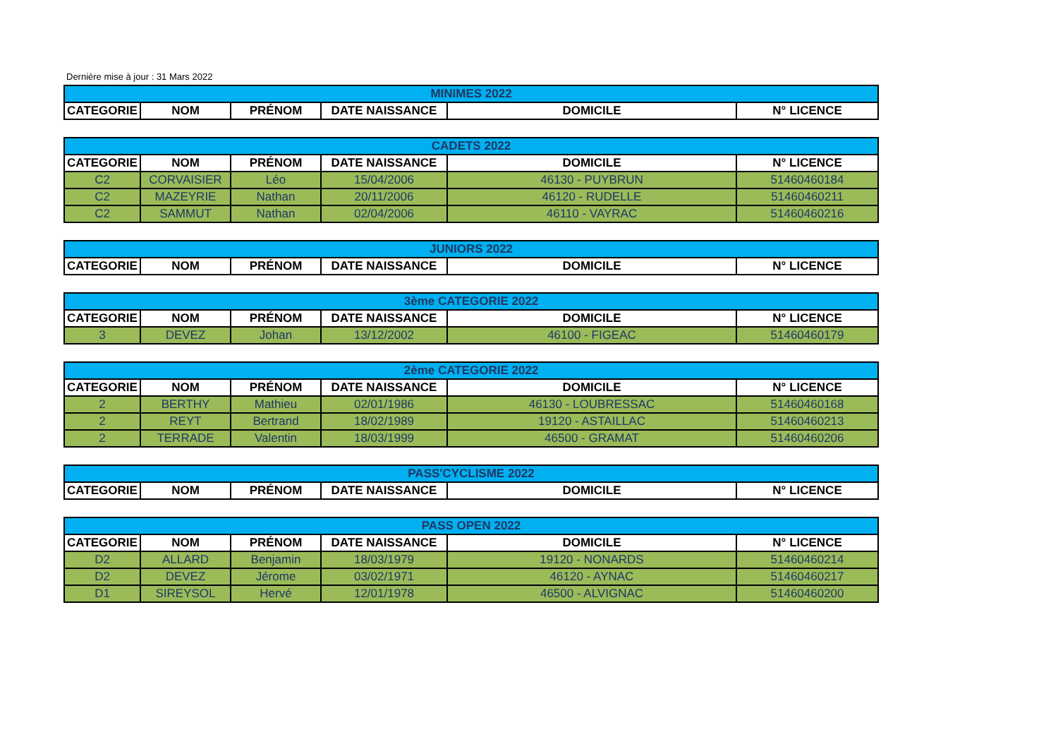Dernière mise à jour : 31 Mars 2022
| MINIMES 2022 | | | | | |
| --- | --- | --- | --- | --- | --- |
| CATEGORIE | NOM | PRÉNOM | DATE NAISSANCE | DOMICILE | N° LICENCE |
| CADETS 2022 | | | | | |
| --- | --- | --- | --- | --- | --- |
| CATEGORIE | NOM | PRÉNOM | DATE NAISSANCE | DOMICILE | N° LICENCE |
| C2 | CORVAISIER | Léo | 15/04/2006 | 46130 - PUYBRUN | 51460460184 |
| C2 | MAZEYRIE | Nathan | 20/11/2006 | 46120 - RUDELLE | 51460460211 |
| C2 | SAMMUT | Nathan | 02/04/2006 | 46110 - VAYRAC | 51460460216 |
| JUNIORS 2022 | | | | | |
| --- | --- | --- | --- | --- | --- |
| CATEGORIE | NOM | PRÉNOM | DATE NAISSANCE | DOMICILE | N° LICENCE |
| 3ème CATEGORIE 2022 | | | | | |
| --- | --- | --- | --- | --- | --- |
| CATEGORIE | NOM | PRÉNOM | DATE NAISSANCE | DOMICILE | N° LICENCE |
| 3 | DEVEZ | Johan | 13/12/2002 | 46100 - FIGEAC | 51460460179 |
| 2ème CATEGORIE 2022 | | | | | |
| --- | --- | --- | --- | --- | --- |
| CATEGORIE | NOM | PRÉNOM | DATE NAISSANCE | DOMICILE | N° LICENCE |
| 2 | BERTHY | Mathieu | 02/01/1986 | 46130 - LOUBRESSAC | 51460460168 |
| 2 | REYT | Bertrand | 18/02/1989 | 19120 - ASTAILLAC | 51460460213 |
| 2 | TERRADE | Valentin | 18/03/1999 | 46500 - GRAMAT | 51460460206 |
| PASS'CYCLISME 2022 | | | | | |
| --- | --- | --- | --- | --- | --- |
| CATEGORIE | NOM | PRÉNOM | DATE NAISSANCE | DOMICILE | N° LICENCE |
| PASS OPEN 2022 | | | | | |
| --- | --- | --- | --- | --- | --- |
| CATEGORIE | NOM | PRÉNOM | DATE NAISSANCE | DOMICILE | N° LICENCE |
| D2 | ALLARD | Benjamin | 18/03/1979 | 19120 - NONARDS | 51460460214 |
| D2 | DEVEZ | Jérome | 03/02/1971 | 46120 - AYNAC | 51460460217 |
| D1 | SIREYSOL | Hervé | 12/01/1978 | 46500 - ALVIGNAC | 51460460200 |